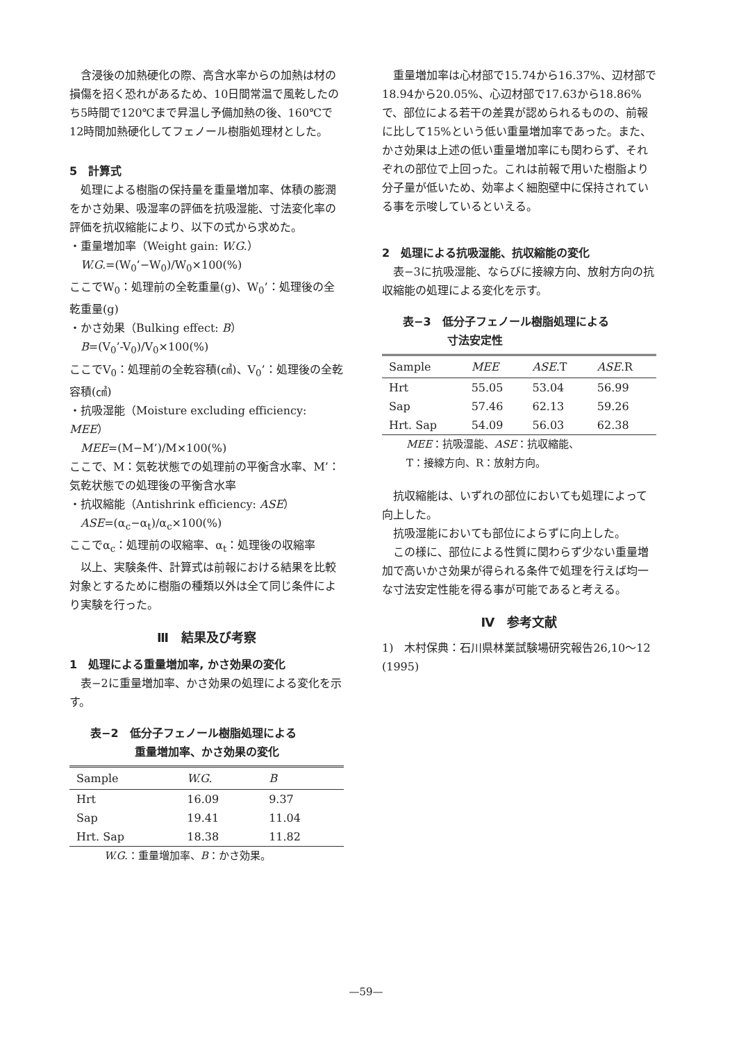含浸後の加熱硬化の際、高含水率からの加熱は材の損傷を招く恐れがあるため、10日間常温で風乾したのち5時間で120℃まで昇温し予備加熱の後、160℃で12時間加熱硬化してフェノール樹脂処理材とした。
5　計算式
処理による樹脂の保持量を重量増加率、体積の膨潤をかさ効果、吸湿率の評価を抗吸湿能、寸法変化率の評価を抗収縮能により、以下の式から求めた。
・重量増加率（Weight gain: W.G.）
W.G.=(W<sub>0</sub>’−W<sub>0</sub>)/W<sub>0</sub>×100(%)
ここでW<sub>0</sub>：処理前の全乾重量(g)、W<sub>0</sub>’：処理後の全乾重量(g)
・かさ効果（Bulking effect: B）
B=(V<sub>0</sub>’-V<sub>0</sub>)/V<sub>0</sub>×100(%)
ここでV<sub>0</sub>：処理前の全乾容積(㎤)、V<sub>0</sub>’：処理後の全乾容積(㎤)
・抗吸湿能（Moisture excluding efficiency: MEE）
MEE=(M−M’)/M×100(%)
ここで、M：気乾状態での処理前の平衡含水率、M’：気乾状態での処理後の平衡含水率
・抗収縮能（Antishrink efficiency: ASE）
ASE=(α<sub>c</sub>−α<sub>t</sub>)/α<sub>c</sub>×100(%)
ここでα<sub>c</sub>：処理前の収縮率、α<sub>t</sub>：処理後の収縮率
以上、実験条件、計算式は前報における結果を比較対象とするために樹脂の種類以外は全て同じ条件により実験を行った。
Ⅲ　結果及び考察
1　処理による重量増加率, かさ効果の変化
表−2に重量増加率、かさ効果の処理による変化を示す。
表−2　低分子フェノール樹脂処理による
　　　　重量増加率、かさ効果の変化
| Sample | W.G. | B |
| --- | --- | --- |
| Hrt | 16.09 | 9.37 |
| Sap | 19.41 | 11.04 |
| Hrt. Sap | 18.38 | 11.82 |
W.G.：重量増加率、B：かさ効果。
重量増加率は心材部で15.74から16.37%、辺材部で18.94から20.05%、心辺材部で17.63から18.86%で、部位による若干の差異が認められるものの、前報に比して15%という低い重量増加率であった。また、かさ効果は上述の低い重量増加率にも関わらず、それぞれの部位で上回った。これは前報で用いた樹脂より分子量が低いため、効率よく細胞壁中に保持されている事を示唆しているといえる。
2　処理による抗吸湿能、抗収縮能の変化
表−3に抗吸湿能、ならびに接線方向、放射方向の抗収縮能の処理による変化を示す。
表−3　低分子フェノール樹脂処理による
　　　　寸法安定性
| Sample | MEE | ASE .T | ASE .R |
| --- | --- | --- | --- |
| Hrt | 55.05 | 53.04 | 56.99 |
| Sap | 57.46 | 62.13 | 59.26 |
| Hrt. Sap | 54.09 | 56.03 | 62.38 |
MEE：抗吸湿能、ASE：抗収縮能、
T：接線方向、R：放射方向。
抗収縮能は、いずれの部位においても処理によって向上した。
抗吸湿能においても部位によらずに向上した。
この様に、部位による性質に関わらず少ない重量増加で高いかさ効果が得られる条件で処理を行えば均一な寸法安定性能を得る事が可能であると考える。
Ⅳ　参考文献
1)　木村保典：石川県林業試験場研究報告26,10〜12 (1995)
—59—